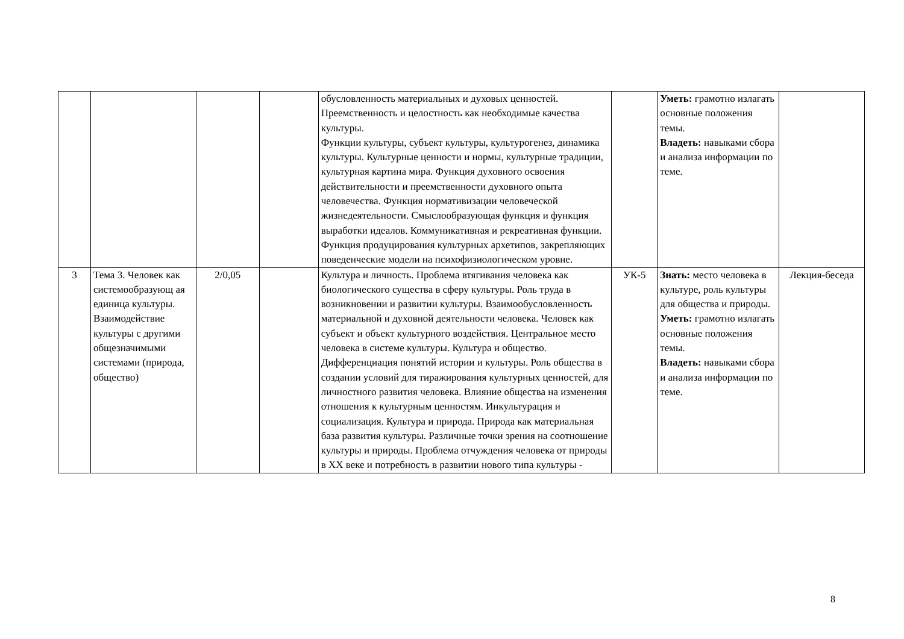| | | | | обусловленность материальных и духовых ценностей. Преемственность и целостность как необходимые качества культуры. Функции культуры, субъект культуры, культурогенез, динамика культуры. Культурные ценности и нормы, культурные традиции, культурная картина мира. Функция духовного освоения действительности и преемственности духовного опыта человечества. Функция нормативизации человеческой жизнедеятельности. Смыслообразующая функция и функция выработки идеалов. Коммуникативная и рекреативная функции. Функция продуцирования культурных архетипов, закрепляющих поведенческие модели на психофизиологическом уровне. | | Уметь: грамотно излагать основные положения темы. Владеть: навыками сбора и анализа информации по теме. | |
| 3 | Тема 3. Человек как системообразующ ая единица культуры. Взаимодействие культуры с другими общезначимыми системами (природа, общество) | 2/0,05 | | Культура и личность. Проблема втягивания человека как биологического существа в сферу культуры. Роль труда в возникновении и развитии культуры. Взаимообусловленность материальной и духовной деятельности человека. Человек как субъект и объект культурного воздействия. Центральное место человека в системе культуры. Культура и общество. Дифференциация понятий истории и культуры. Роль общества в создании условий для тиражирования культурных ценностей, для личностного развития человека. Влияние общества на изменения отношения к культурным ценностям. Инкультурация и социализация. Культура и природа. Природа как материальная база развития культуры. Различные точки зрения на соотношение культуры и природы. Проблема отчуждения человека от природы в XX веке и потребность в развитии нового типа культуры - | УК-5 | Знать: место человека в культуре, роль культуры для общества и природы. Уметь: грамотно излагать основные положения темы. Владеть: навыками сбора и анализа информации по теме. | Лекция-беседа |
8